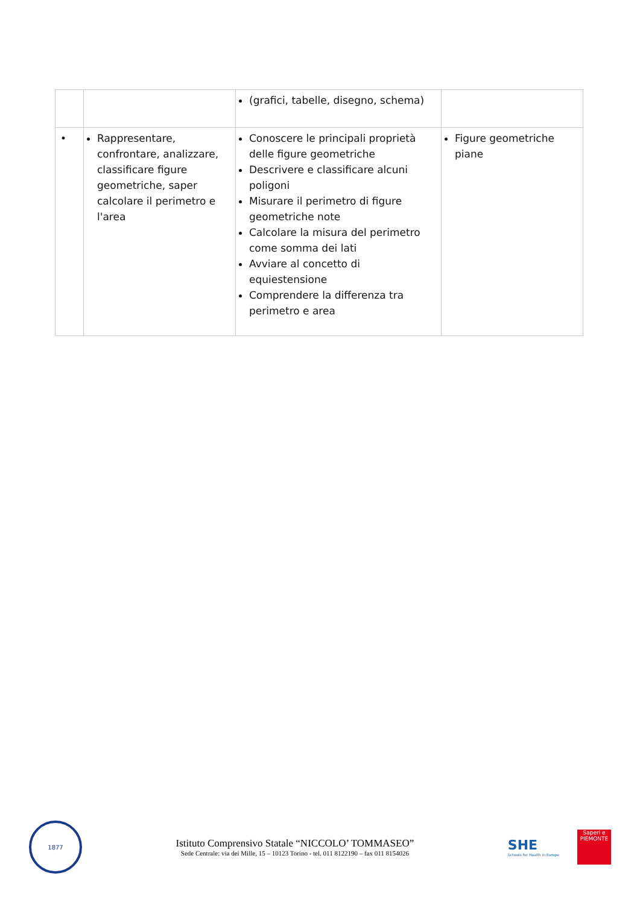| | | (grafici, tabelle, disegno, schema) | |
| • | Rappresentare, confrontare, analizzare, classificare figure geometriche, saper calcolare il perimetro e l'area | Conoscere le principali proprietà delle figure geometriche Descrivere e classificare alcuni poligoni Misurare il perimetro di figure geometriche note Calcolare la misura del perimetro come somma dei lati Avviare al concetto di equiestensione Comprendere la differenza tra perimetro e area | Figure geometriche piane |
1877
Istituto Comprensivo Statale “NICCOLO’ TOMMASEO”
Sede Centrale: via dei Mille, 15 – 10123 Torino - tel. 011 8122190 – fax 011 8154026
SHE
Schools for Health in Europe
Saperi e
PIEMONTE